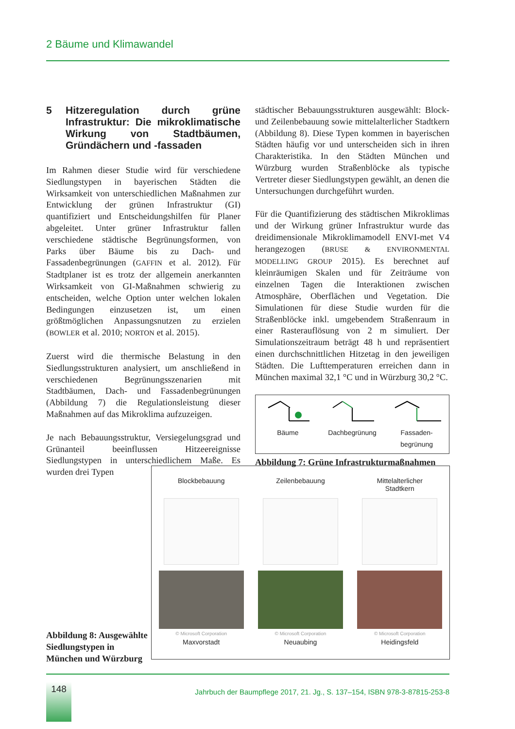2 Bäume und Klimawandel
5 Hitzeregulation durch grüne Infrastruktur: Die mikroklimatische Wirkung von Stadtbäumen, Gründächern und -fassaden
Im Rahmen dieser Studie wird für verschiedene Siedlungstypen in bayerischen Städten die Wirksamkeit von unterschiedlichen Maßnahmen zur Entwicklung der grünen Infrastruktur (GI) quantifiziert und Entscheidungshilfen für Planer abgeleitet. Unter grüner Infrastruktur fallen verschiedene städtische Begrünungsformen, von Parks über Bäume bis zu Dach- und Fassadenbegrünungen (GAFFIN et al. 2012). Für Stadtplaner ist es trotz der allgemein anerkannten Wirksamkeit von GI-Maßnahmen schwierig zu entscheiden, welche Option unter welchen lokalen Bedingungen einzusetzen ist, um einen größtmöglichen Anpassungsnutzen zu erzielen (BOWLER et al. 2010; NORTON et al. 2015).
Zuerst wird die thermische Belastung in den Siedlungsstrukturen analysiert, um anschließend in verschiedenen Begrünungsszenarien mit Stadtbäumen, Dach- und Fassadenbegrünungen (Abbildung 7) die Regulationsleistung dieser Maßnahmen auf das Mikroklima aufzuzeigen.
Je nach Bebauungsstruktur, Versiegelungsgrad und Grünanteil beeinflussen Hitzeereignisse Siedlungstypen in unterschiedlichem Maße. Es wurden drei Typen
städtischer Bebauungsstrukturen ausgewählt: Block- und Zeilenbebauung sowie mittelalterlicher Stadtkern (Abbildung 8). Diese Typen kommen in bayerischen Städten häufig vor und unterscheiden sich in ihren Charakteristika. In den Städten München und Würzburg wurden Straßenblöcke als typische Vertreter dieser Siedlungstypen gewählt, an denen die Untersuchungen durchgeführt wurden.
Für die Quantifizierung des städtischen Mikroklimas und der Wirkung grüner Infrastruktur wurde das dreidimensionale Mikroklimamodell ENVI-met V4 herangezogen (BRUSE & ENVIRONMENTAL MODELLING GROUP 2015). Es berechnet auf kleinräumigen Skalen und für Zeiträume von einzelnen Tagen die Interaktionen zwischen Atmosphäre, Oberflächen und Vegetation. Die Simulationen für diese Studie wurden für die Straßenblöcke inkl. umgebendem Straßenraum in einer Rasterauflösung von 2 m simuliert. Der Simulationszeitraum beträgt 48 h und repräsentiert einen durchschnittlichen Hitzetag in den jeweiligen Städten. Die Lufttemperaturen erreichen dann in München maximal 32,1 °C und in Würzburg 30,2 °C.
Bäume
Dachbegrünung
Fassaden-
begrünung
Abbildung 7: Grüne Infrastrukturmaßnahmen
Blockbebauung
© Microsoft Corporation
Maxvorstadt
Zeilenbebauung
© Microsoft Corporation
Neuaubing
Mittelalterlicher
Stadtkern
© Microsoft Corporation
Heidingsfeld
Abbildung 8: Ausgewählte Siedlungstypen in München und Würzburg
148
Jahrbuch der Baumpflege 2017, 21. Jg., S. 137–154, ISBN 978-3-87815-253-8